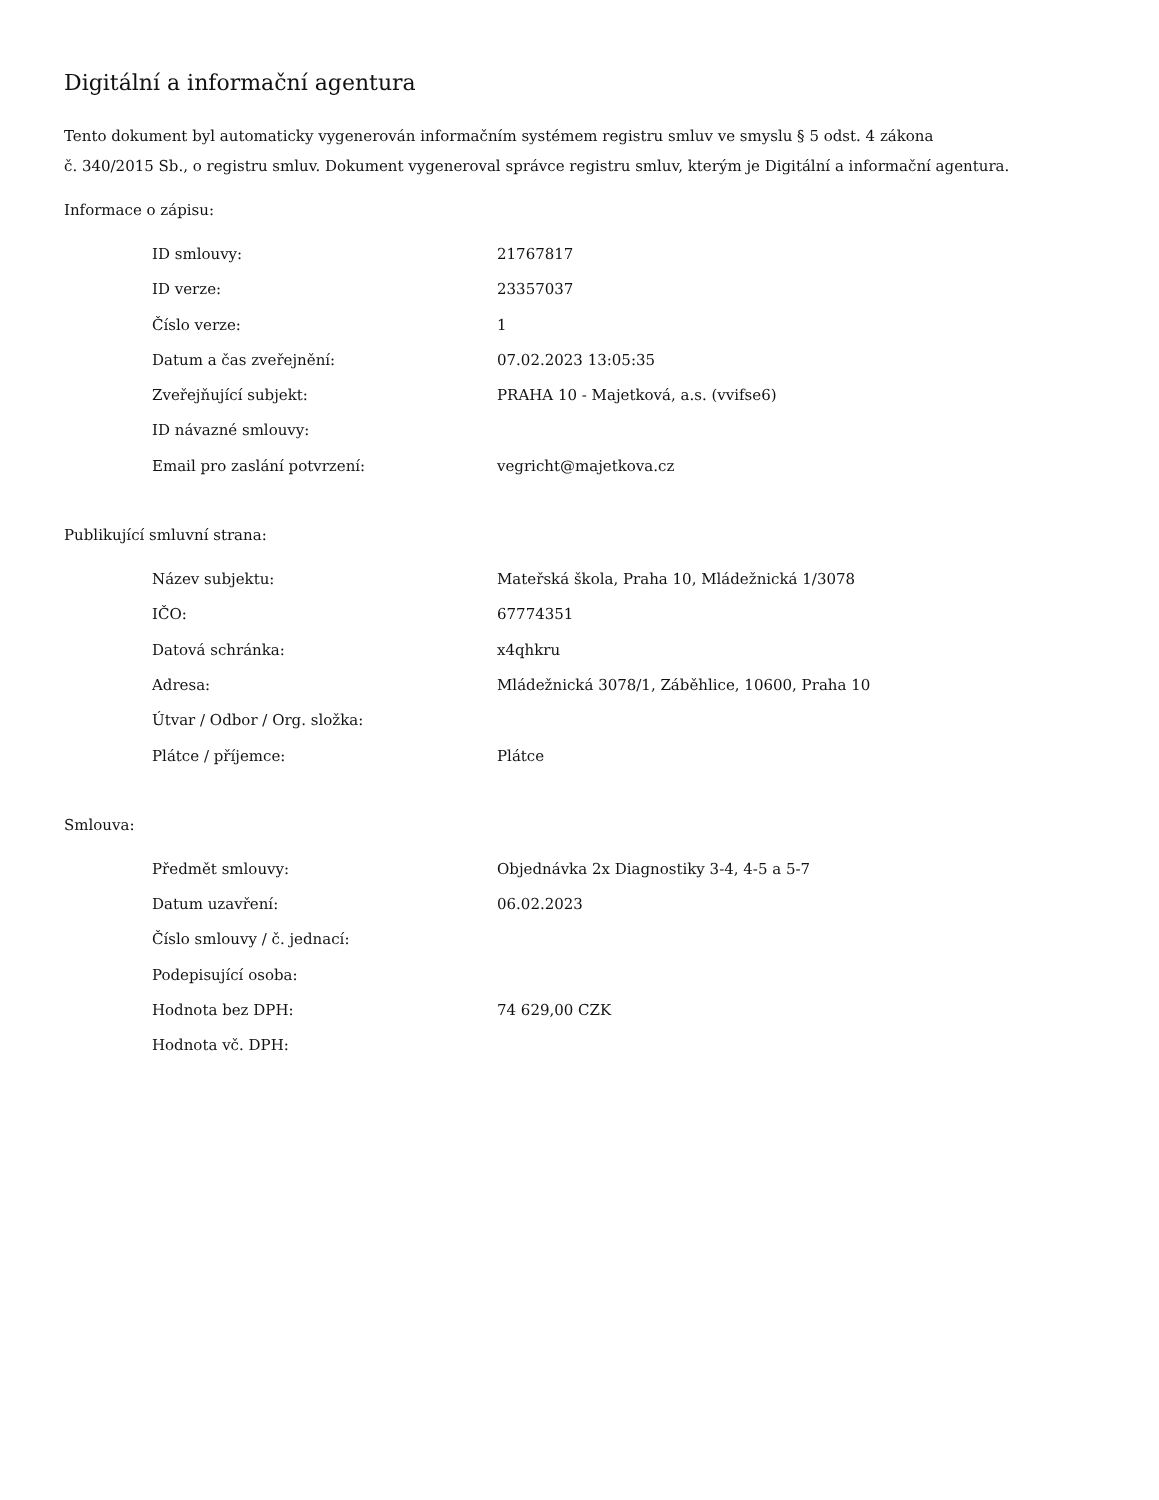Digitální a informační agentura
Tento dokument byl automaticky vygenerován informačním systémem registru smluv ve smyslu § 5 odst. 4 zákona
č. 340/2015 Sb., o registru smluv. Dokument vygeneroval správce registru smluv, kterým je Digitální a informační agentura.
Informace o zápisu:
| ID smlouvy: | 21767817 |
| ID verze: | 23357037 |
| Číslo verze: | 1 |
| Datum a čas zveřejnění: | 07.02.2023 13:05:35 |
| Zveřejňující subjekt: | PRAHA 10 - Majetková, a.s. (vvifse6) |
| ID návazné smlouvy: | |
| Email pro zaslání potvrzení: | vegricht@majetkova.cz |
Publikující smluvní strana:
| Název subjektu: | Mateřská škola, Praha 10, Mládežnická 1/3078 |
| IČO: | 67774351 |
| Datová schránka: | x4qhkru |
| Adresa: | Mládežnická 3078/1, Záběhlice, 10600, Praha 10 |
| Útvar / Odbor / Org. složka: | |
| Plátce / příjemce: | Plátce |
Smlouva:
| Předmět smlouvy: | Objednávka 2x Diagnostiky 3-4, 4-5 a 5-7 |
| Datum uzavření: | 06.02.2023 |
| Číslo smlouvy / č. jednací: | |
| Podepisující osoba: | |
| Hodnota bez DPH: | 74 629,00 CZK |
| Hodnota vč. DPH: | |